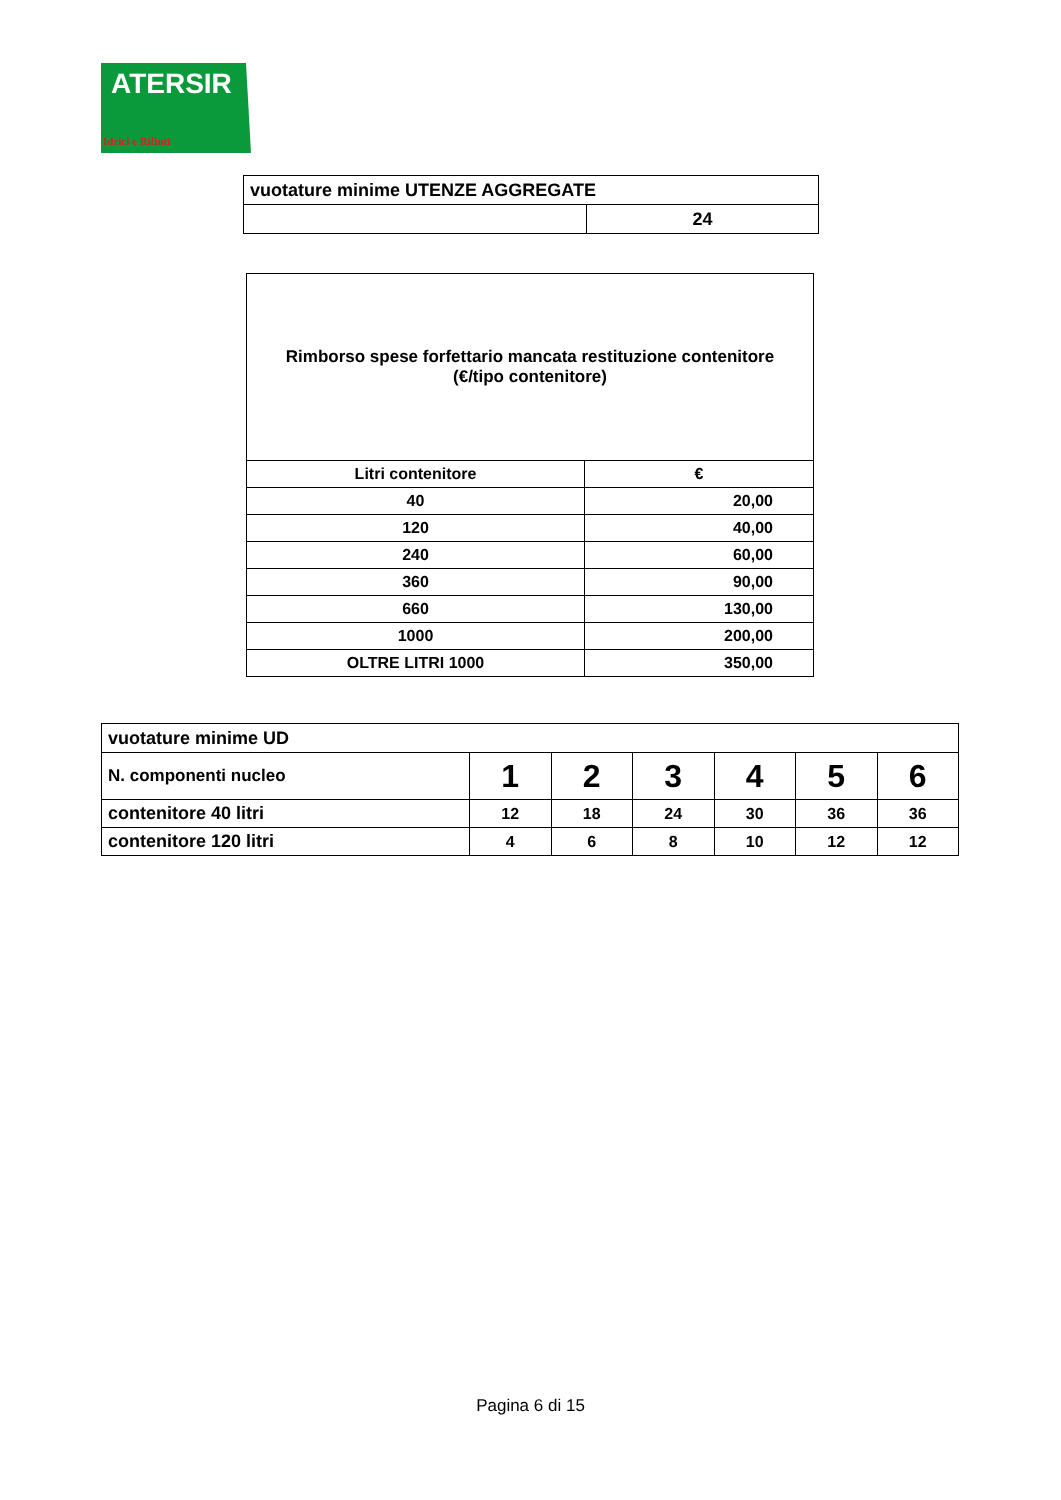ATERSIR
Idrici e Rifiuti
| vuotature minime UTENZE AGGREGATE | |
| | 24 |
| Rimborso spese forfettario mancata restituzione contenitore (€/tipo contenitore) | |
| --- | --- |
| Litri contenitore | € |
| 40 | 20,00 |
| 120 | 40,00 |
| 240 | 60,00 |
| 360 | 90,00 |
| 660 | 130,00 |
| 1000 | 200,00 |
| OLTRE LITRI 1000 | 350,00 |
| vuotature minime UD | | | | | | |
| N. componenti nucleo | 1 | 2 | 3 | 4 | 5 | 6 |
| contenitore 40 litri | 12 | 18 | 24 | 30 | 36 | 36 |
| contenitore 120 litri | 4 | 6 | 8 | 10 | 12 | 12 |
Pagina 6 di 15